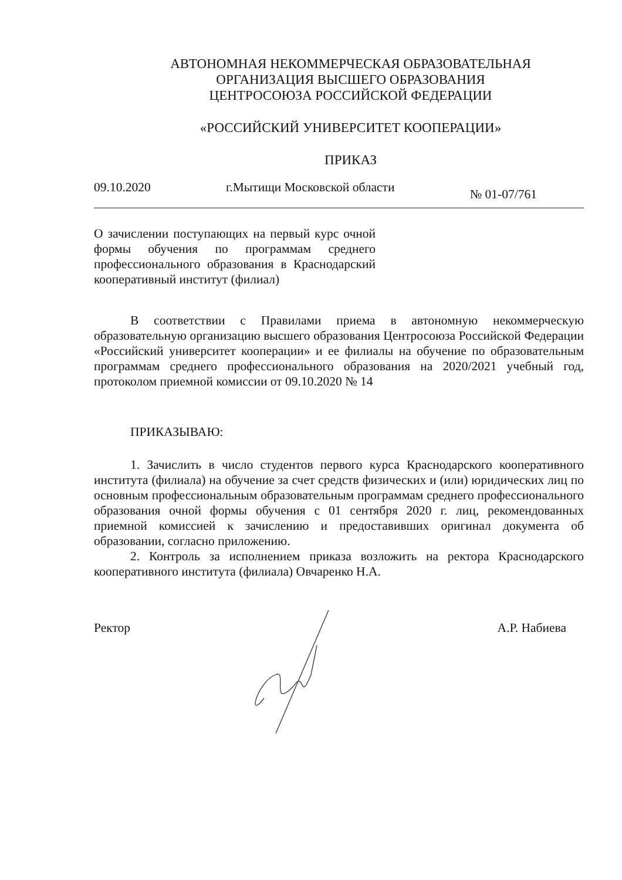АВТОНОМНАЯ НЕКОММЕРЧЕСКАЯ ОБРАЗОВАТЕЛЬНАЯ
ОРГАНИЗАЦИЯ ВЫСШЕГО ОБРАЗОВАНИЯ
ЦЕНТРОСОЮЗА РОССИЙСКОЙ ФЕДЕРАЦИИ
«РОССИЙСКИЙ УНИВЕРСИТЕТ КООПЕРАЦИИ»
ПРИКАЗ
09.10.2020 г.Мытищи Московской области № 01-07/761
О зачислении поступающих на первый курс очной формы обучения по программам среднего профессионального образования в Краснодарский кооперативный институт (филиал)
В соответствии с Правилами приема в автономную некоммерческую образовательную организацию высшего образования Центросоюза Российской Федерации «Российский университет кооперации» и ее филиалы на обучение по образовательным программам среднего профессионального образования на 2020/2021 учебный год, протоколом приемной комиссии от 09.10.2020 № 14
ПРИКАЗЫВАЮ:
1. Зачислить в число студентов первого курса Краснодарского кооперативного института (филиала) на обучение за счет средств физических и (или) юридических лиц по основным профессиональным образовательным программам среднего профессионального образования очной формы обучения с 01 сентября 2020 г. лиц, рекомендованных приемной комиссией к зачислению и предоставивших оригинал документа об образовании, согласно приложению.
2. Контроль за исполнением приказа возложить на ректора Краснодарского кооперативного института (филиала) Овчаренко Н.А.
Ректор А.Р. Набиева